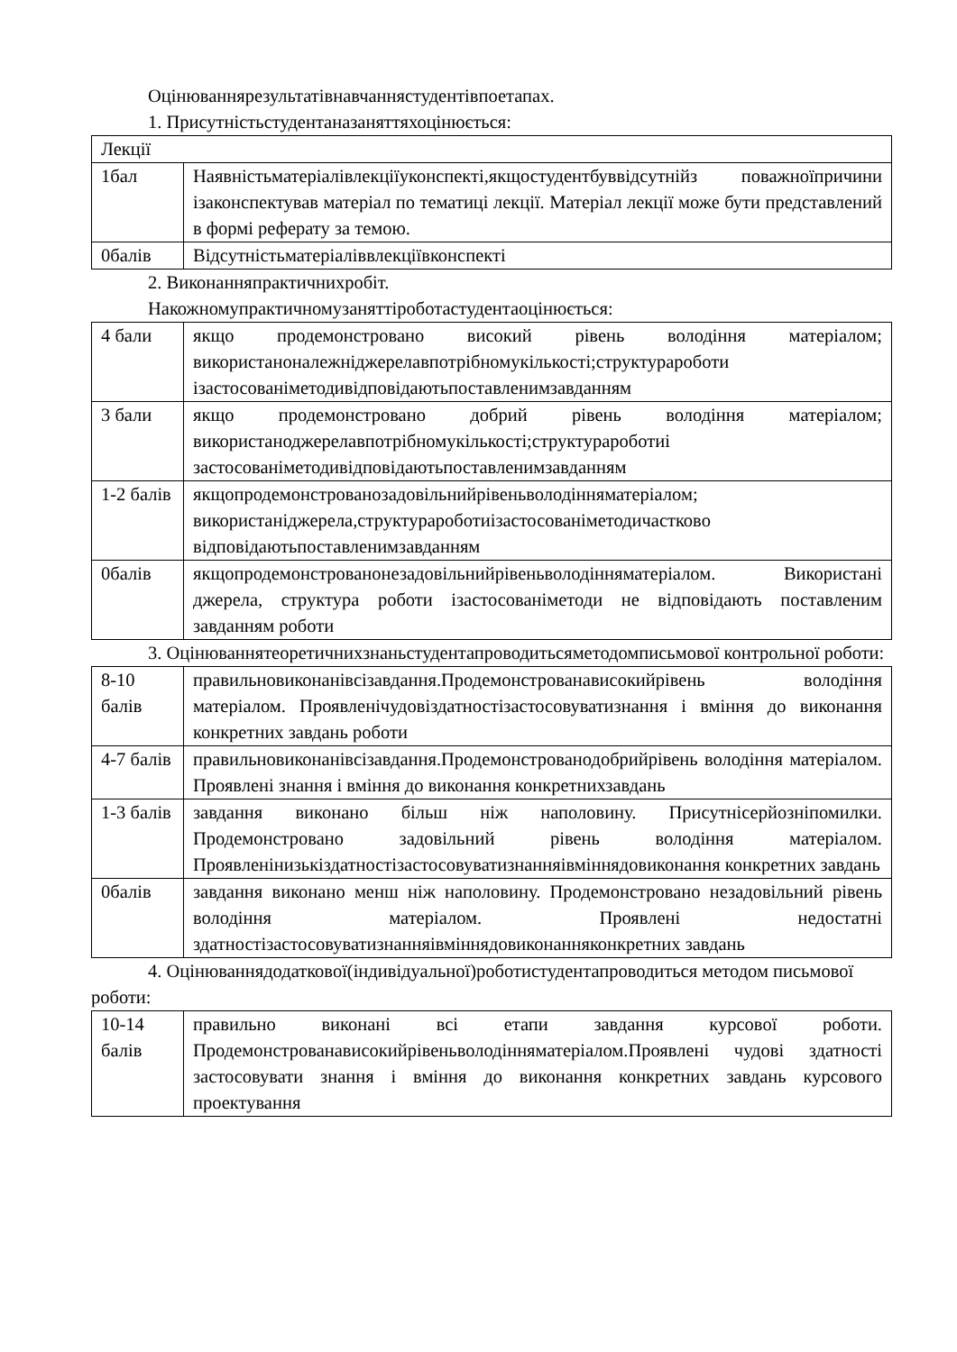Оцінюваннярезультатівнавчаннястудентівпоетапах.
1. Присутністьстудентаназаняттяхоцінюється:
| Лекції | |
| 1бал | Наявністьматеріалівлекціїуконспекті,якщостудентбуввідсутнійз поважноїпричини ізаконспектував матеріал по тематиці лекції. Матеріал лекції може бути представлений в формі реферату за темою. |
| 0балів | Відсутністьматеріаліввлекціївконспекті |
2. Виконанняпрактичнихробіт.
Накожномупрактичномузаняттіроботастудентаоцінюється:
| 4 бали | якщо продемонстровано високий рівень володіння матеріалом; використаноналежніджерелавпотрібномукількості;структурароботи ізастосованіметодивідповідаютьпоставленимзавданням |
| 3 бали | якщо продемонстровано добрий рівень володіння матеріалом; використаноджерелавпотрібномукількості;структурароботиі застосованіметодивідповідаютьпоставленимзавданням |
| 1-2 балів | якщопродемонстрованозадовільнийрівеньволодінняматеріалом; використаніджерела,структурароботиізастосованіметодичастково відповідаютьпоставленимзавданням |
| 0балів | якщопродемонстрованонезадовільнийрівеньволодінняматеріалом. Використані джерела, структура роботи ізастосованіметоди не відповідають поставленим завданням роботи |
3. Оцінюваннятеоретичнихзнаньстудентапроводитьсяметодомписьмової контрольної роботи:
| 8-10 балів | правильновиконанівсізавдання.Продемонстрованависокийрівень володіння матеріалом. Проявленічудовіздатностізастосовуватизнання і вміння до виконання конкретних завдань роботи |
| 4-7 балів | правильновиконанівсізавдання.Продемонстрованодобрийрівень володіння матеріалом. Проявлені знання і вміння до виконання конкретнихзавдань |
| 1-3 балів | завдання виконано більш ніж наполовину. Присутнісерйозніпомилки. Продемонстровано задовільний рівень володіння матеріалом. Проявленінизькіздатностізастосовуватизнанняівміннядовиконання конкретних завдань |
| 0балів | завдання виконано менш ніж наполовину. Продемонстровано незадовільний рівень володіння матеріалом. Проявлені недостатні здатностізастосовуватизнанняівміннядовиконанняконкретних завдань |
4. Оцінюваннядодаткової(індивідуальної)роботистудентапроводиться методом письмової роботи:
| 10-14 балів | правильно виконані всі етапи завдання курсової роботи. Продемонстрованависокийрівеньволодінняматеріалом.Проявлені чудові здатності застосовувати знання і вміння до виконання конкретних завдань курсового проектування |